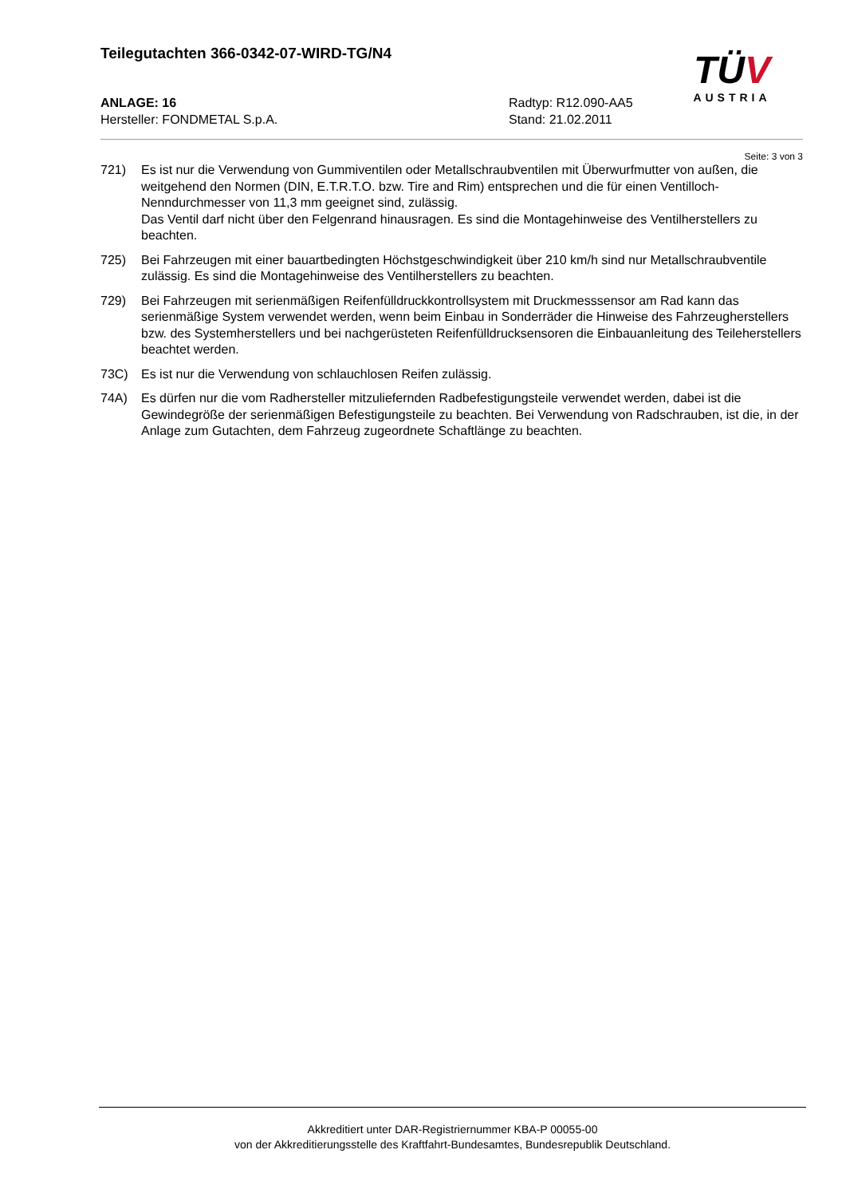Teilegutachten 366-0342-07-WIRD-TG/N4
ANLAGE: 16
Hersteller: FONDMETAL S.p.A.
Radtyp: R12.090-AA5
Stand: 21.02.2011
TÜV
AUSTRIA
Seite: 3 von 3
721) Es ist nur die Verwendung von Gummiventilen oder Metallschraubventilen mit Überwurfmutter von außen, die weitgehend den Normen (DIN, E.T.R.T.O. bzw. Tire and Rim) entsprechen und die für einen Ventilloch-Nenndurchmesser von 11,3 mm geeignet sind, zulässig.
Das Ventil darf nicht über den Felgenrand hinausragen. Es sind die Montagehinweise des Ventilherstellers zu beachten.
725) Bei Fahrzeugen mit einer bauartbedingten Höchstgeschwindigkeit über 210 km/h sind nur Metallschraubventile zulässig. Es sind die Montagehinweise des Ventilherstellers zu beachten.
729) Bei Fahrzeugen mit serienmäßigen Reifenfülldruckkontrollsystem mit Druckmesssensor am Rad kann das serienmäßige System verwendet werden, wenn beim Einbau in Sonderräder die Hinweise des Fahrzeugherstellers bzw. des Systemherstellers und bei nachgerüsteten Reifenfülldrucksensoren die Einbauanleitung des Teileherstellers beachtet werden.
73C) Es ist nur die Verwendung von schlauchlosen Reifen zulässig.
74A) Es dürfen nur die vom Radhersteller mitzuliefernden Radbefestigungsteile verwendet werden, dabei ist die Gewindegröße der serienmäßigen Befestigungsteile zu beachten. Bei Verwendung von Radschrauben, ist die, in der Anlage zum Gutachten, dem Fahrzeug zugeordnete Schaftlänge zu beachten.
Akkreditiert unter DAR-Registriernummer KBA-P 00055-00
von der Akkreditierungsstelle des Kraftfahrt-Bundesamtes, Bundesrepublik Deutschland.